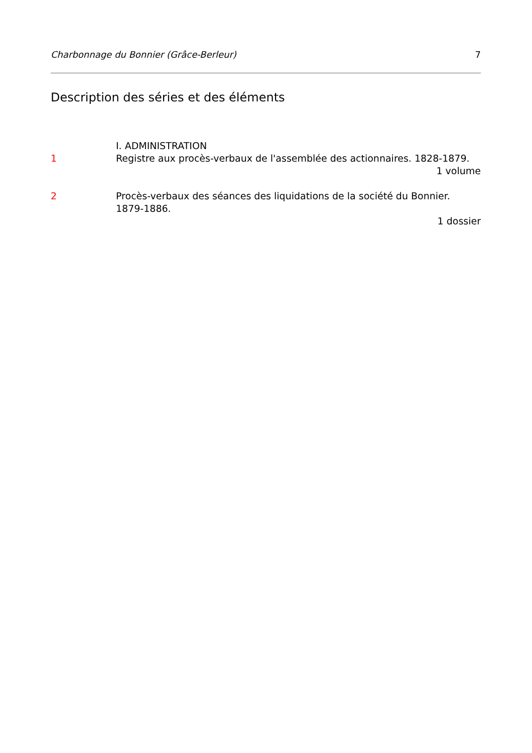Charbonnage du Bonnier (Grâce-Berleur) 7
Description des séries et des éléments
I. ADMINISTRATION
1 Registre aux procès-verbaux de l'assemblée des actionnaires. 1828-1879.
1 volume
2 Procès-verbaux des séances des liquidations de la société du Bonnier. 1879-1886.
1 dossier